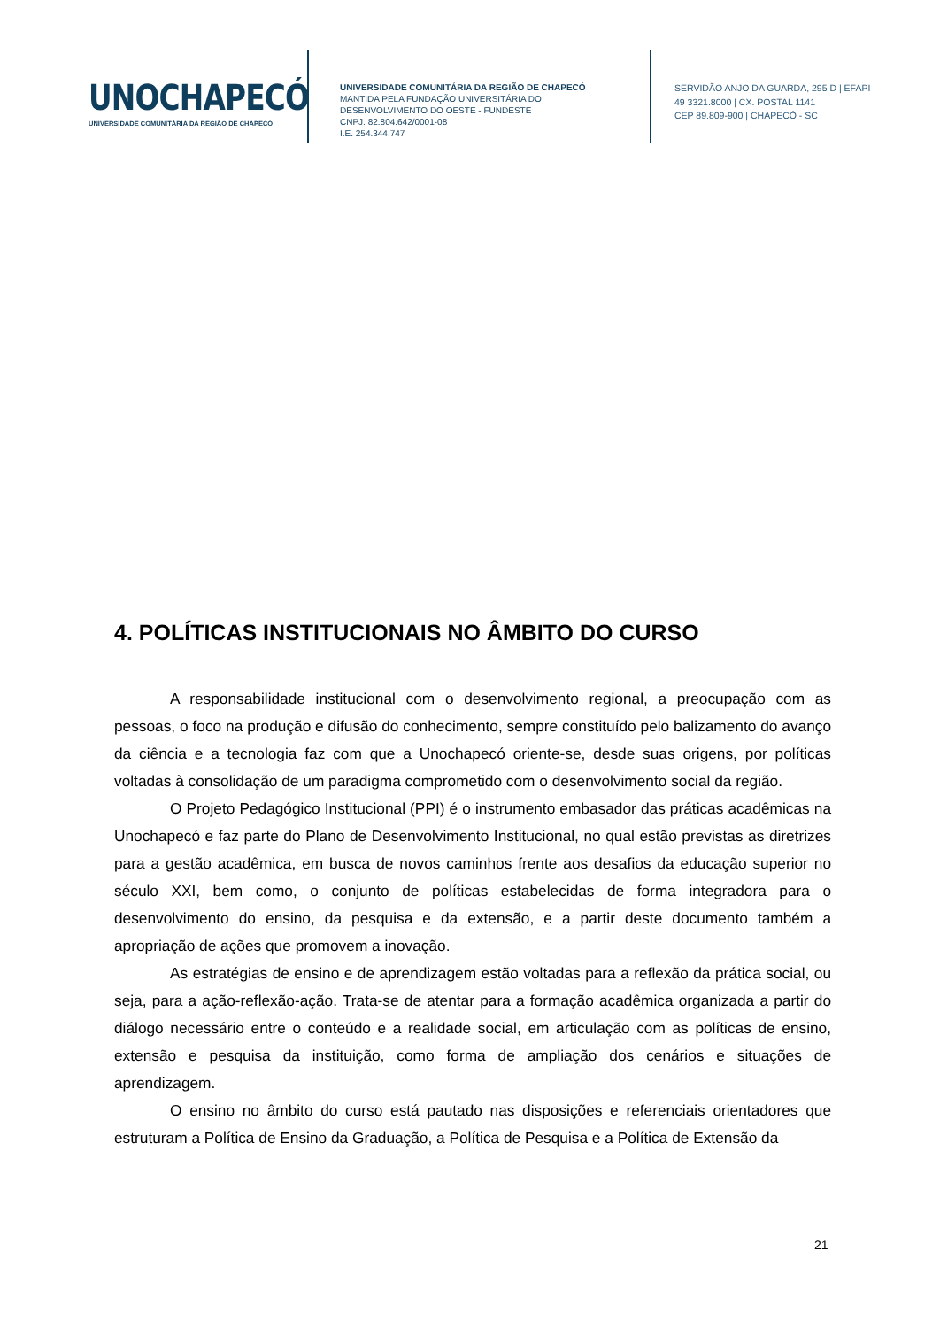UNOCHAPECÓ
UNIVERSIDADE COMUNITÁRIA DA REGIÃO DE CHAPECÓ
UNIVERSIDADE COMUNITÁRIA DA REGIÃO DE CHAPECÓ
MANTIDA PELA FUNDAÇÃO UNIVERSITÁRIA DO
DESENVOLVIMENTO DO OESTE - FUNDESTE
CNPJ. 82.804.642/0001-08
I.E. 254.344.747
SERVIDÃO ANJO DA GUARDA, 295 D | EFAPI
49 3321.8000 | CX. POSTAL 1141
CEP 89.809-900 | CHAPECÓ - SC
4. POLÍTICAS INSTITUCIONAIS NO ÂMBITO DO CURSO
A responsabilidade institucional com o desenvolvimento regional, a preocupação com as pessoas, o foco na produção e difusão do conhecimento, sempre constituído pelo balizamento do avanço da ciência e a tecnologia faz com que a Unochapecó oriente-se, desde suas origens, por políticas voltadas à consolidação de um paradigma comprometido com o desenvolvimento social da região.
O Projeto Pedagógico Institucional (PPI) é o instrumento embasador das práticas acadêmicas na Unochapecó e faz parte do Plano de Desenvolvimento Institucional, no qual estão previstas as diretrizes para a gestão acadêmica, em busca de novos caminhos frente aos desafios da educação superior no século XXI, bem como, o conjunto de políticas estabelecidas de forma integradora para o desenvolvimento do ensino, da pesquisa e da extensão, e a partir deste documento também a apropriação de ações que promovem a inovação.
As estratégias de ensino e de aprendizagem estão voltadas para a reflexão da prática social, ou seja, para a ação-reflexão-ação. Trata-se de atentar para a formação acadêmica organizada a partir do diálogo necessário entre o conteúdo e a realidade social, em articulação com as políticas de ensino, extensão e pesquisa da instituição, como forma de ampliação dos cenários e situações de aprendizagem.
O ensino no âmbito do curso está pautado nas disposições e referenciais orientadores que estruturam a Política de Ensino da Graduação, a Política de Pesquisa e a Política de Extensão da
21